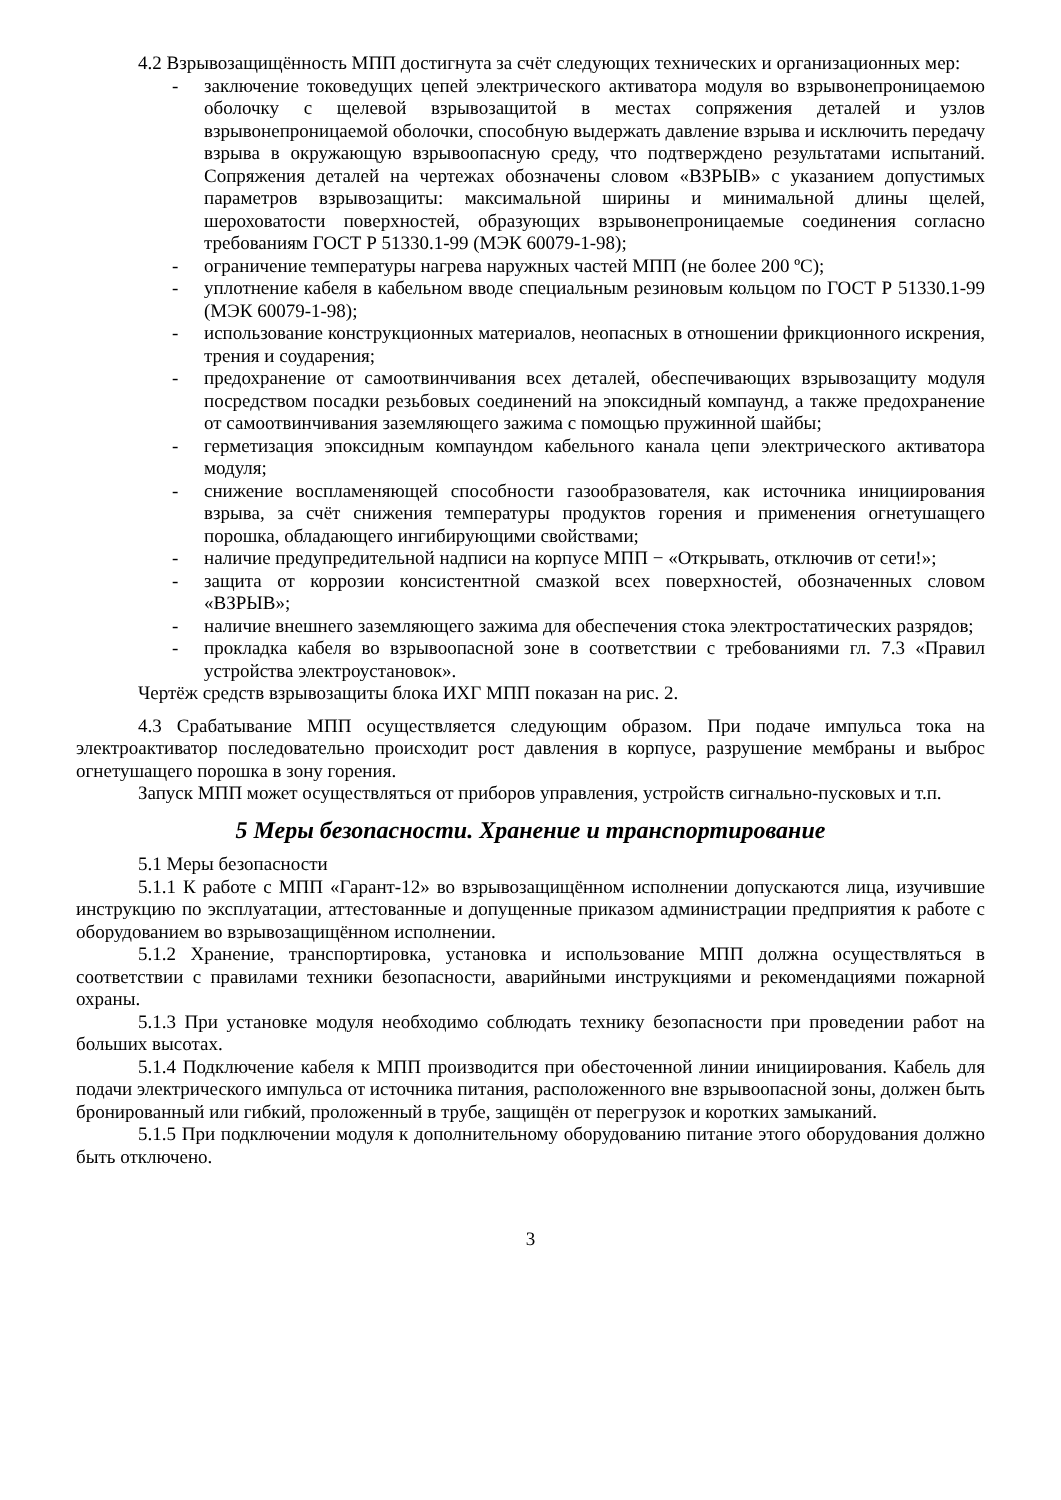4.2 Взрывозащищённость МПП достигнута за счёт следующих технических и организационных мер:
- заключение токоведущих цепей электрического активатора модуля во взрывонепроницаемою оболочку с щелевой взрывозащитой в местах сопряжения деталей и узлов взрывонепроницаемой оболочки, способную выдержать давление взрыва и исключить передачу взрыва в окружающую взрывоопасную среду, что подтверждено результатами испытаний. Сопряжения деталей на чертежах обозначены словом «ВЗРЫВ» с указанием допустимых параметров взрывозащиты: максимальной ширины и минимальной длины щелей, шероховатости поверхностей, образующих взрывонепроницаемые соединения согласно требованиям ГОСТ Р 51330.1-99 (МЭК 60079-1-98);
- ограничение температуры нагрева наружных частей МПП (не более 200 ºС);
- уплотнение кабеля в кабельном вводе специальным резиновым кольцом по ГОСТ Р 51330.1-99 (МЭК 60079-1-98);
- использование конструкционных материалов, неопасных в отношении фрикционного искрения, трения и соударения;
- предохранение от самоотвинчивания всех деталей, обеспечивающих взрывозащиту модуля посредством посадки резьбовых соединений на эпоксидный компаунд, а также предохранение от самоотвинчивания заземляющего зажима с помощью пружинной шайбы;
- герметизация эпоксидным компаундом кабельного канала цепи электрического активатора модуля;
- снижение воспламеняющей способности газообразователя, как источника инициирования взрыва, за счёт снижения температуры продуктов горения и применения огнетушащего порошка, обладающего ингибирующими свойствами;
- наличие предупредительной надписи на корпусе МПП − «Открывать, отключив от сети!»;
- защита от коррозии консистентной смазкой всех поверхностей, обозначенных словом «ВЗРЫВ»;
- наличие внешнего заземляющего зажима для обеспечения стока электростатических разрядов;
- прокладка кабеля во взрывоопасной зоне в соответствии с требованиями гл. 7.3 «Правил устройства электроустановок».
Чертёж средств взрывозащиты блока ИХГ МПП показан на рис. 2.
4.3 Срабатывание МПП осуществляется следующим образом. При подаче импульса тока на электроактиватор последовательно происходит рост давления в корпусе, разрушение мембраны и выброс огнетушащего порошка в зону горения.
Запуск МПП может осуществляться от приборов управления, устройств сигнально-пусковых и т.п.
5 Меры безопасности. Хранение и транспортирование
5.1 Меры безопасности
5.1.1 К работе с МПП «Гарант-12» во взрывозащищённом исполнении допускаются лица, изучившие инструкцию по эксплуатации, аттестованные и допущенные приказом администрации предприятия к работе с оборудованием во взрывозащищённом исполнении.
5.1.2 Хранение, транспортировка, установка и использование МПП должна осуществляться в соответствии с правилами техники безопасности, аварийными инструкциями и рекомендациями пожарной охраны.
5.1.3 При установке модуля необходимо соблюдать технику безопасности при проведении работ на больших высотах.
5.1.4 Подключение кабеля к МПП производится при обесточенной линии инициирования. Кабель для подачи электрического импульса от источника питания, расположенного вне взрывоопасной зоны, должен быть бронированный или гибкий, проложенный в трубе, защищён от перегрузок и коротких замыканий.
5.1.5 При подключении модуля к дополнительному оборудованию питание этого оборудования должно быть отключено.
3